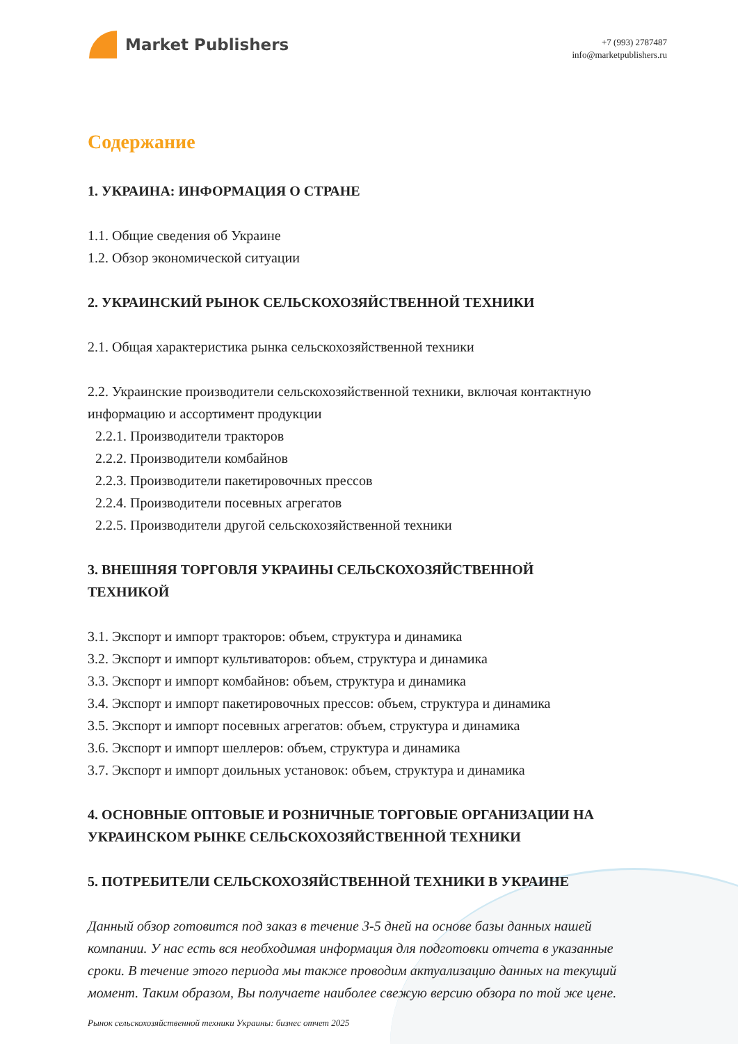Market Publishers
+7 (993) 2787487
info@marketpublishers.ru
Содержание
1. УКРАИНА: ИНФОРМАЦИЯ О СТРАНЕ
1.1. Общие сведения об Украине
1.2. Обзор экономической ситуации
2. УКРАИНСКИЙ РЫНОК СЕЛЬСКОХОЗЯЙСТВЕННОЙ ТЕХНИКИ
2.1. Общая характеристика рынка сельскохозяйственной техники
2.2. Украинские производители сельскохозяйственной техники, включая контактную информацию и ассортимент продукции
2.2.1. Производители тракторов
2.2.2. Производители комбайнов
2.2.3. Производители пакетировочных прессов
2.2.4. Производители посевных агрегатов
2.2.5. Производители другой сельскохозяйственной техники
3. ВНЕШНЯЯ ТОРГОВЛЯ УКРАИНЫ СЕЛЬСКОХОЗЯЙСТВЕННОЙ
ТЕХНИКОЙ
3.1. Экспорт и импорт тракторов: объем, структура и динамика
3.2. Экспорт и импорт культиваторов: объем, структура и динамика
3.3. Экспорт и импорт комбайнов: объем, структура и динамика
3.4. Экспорт и импорт пакетировочных прессов: объем, структура и динамика
3.5. Экспорт и импорт посевных агрегатов: объем, структура и динамика
3.6. Экспорт и импорт шеллеров: объем, структура и динамика
3.7. Экспорт и импорт доильных установок: объем, структура и динамика
4. ОСНОВНЫЕ ОПТОВЫЕ И РОЗНИЧНЫЕ ТОРГОВЫЕ ОРГАНИЗАЦИИ НА УКРАИНСКОМ РЫНКЕ СЕЛЬСКОХОЗЯЙСТВЕННОЙ ТЕХНИКИ
5. ПОТРЕБИТЕЛИ СЕЛЬСКОХОЗЯЙСТВЕННОЙ ТЕХНИКИ В УКРАИНЕ
Данный обзор готовится под заказ в течение 3-5 дней на основе базы данных нашей компании. У нас есть вся необходимая информация для подготовки отчета в указанные сроки. В течение этого периода мы также проводим актуализацию данных на текущий момент. Таким образом, Вы получаете наиболее свежую версию обзора по той же цене.
Рынок сельскохозяйственной техники Украины: бизнес отчет 2025